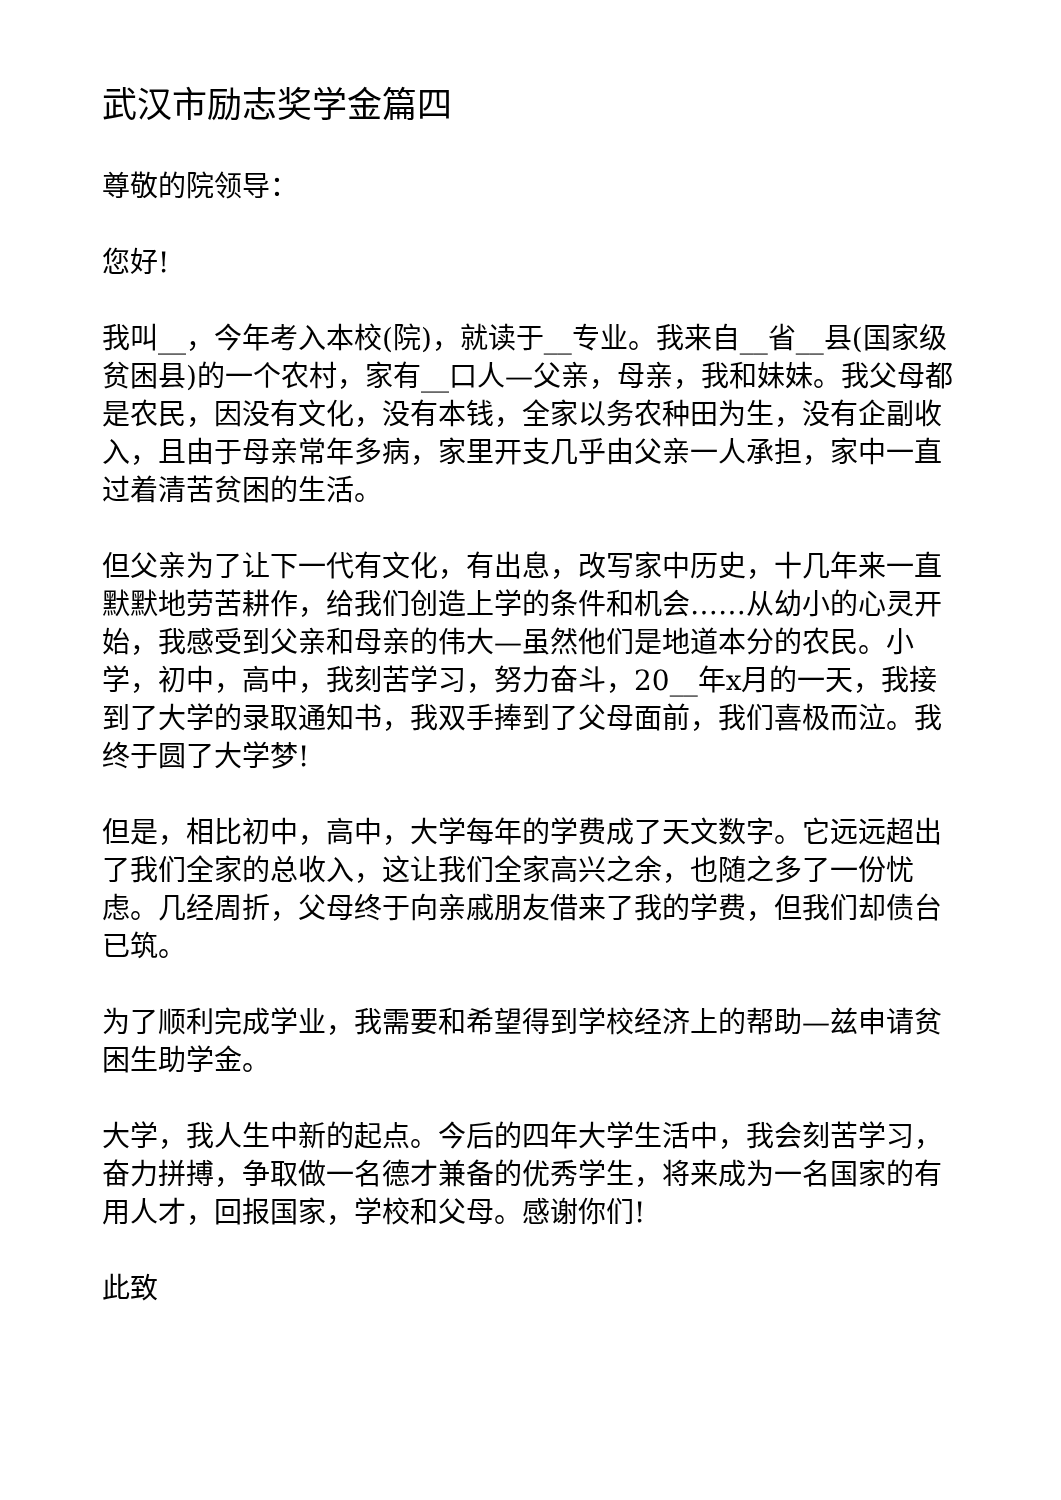武汉市励志奖学金篇四
尊敬的院领导：
您好!
我叫__，今年考入本校(院)，就读于__专业。我来自__省__县(国家级贫困县)的一个农村，家有__口人—父亲，母亲，我和妹妹。我父母都是农民，因没有文化，没有本钱，全家以务农种田为生，没有企副收入，且由于母亲常年多病，家里开支几乎由父亲一人承担，家中一直过着清苦贫困的生活。
但父亲为了让下一代有文化，有出息，改写家中历史，十几年来一直默默地劳苦耕作，给我们创造上学的条件和机会……从幼小的心灵开始，我感受到父亲和母亲的伟大—虽然他们是地道本分的农民。小学，初中，高中，我刻苦学习，努力奋斗，20__年x月的一天，我接到了大学的录取通知书，我双手捧到了父母面前，我们喜极而泣。我终于圆了大学梦!
但是，相比初中，高中，大学每年的学费成了天文数字。它远远超出了我们全家的总收入，这让我们全家高兴之余，也随之多了一份忧虑。几经周折，父母终于向亲戚朋友借来了我的学费，但我们却债台已筑。
为了顺利完成学业，我需要和希望得到学校经济上的帮助—兹申请贫困生助学金。
大学，我人生中新的起点。今后的四年大学生活中，我会刻苦学习，奋力拼搏，争取做一名德才兼备的优秀学生，将来成为一名国家的有用人才，回报国家，学校和父母。感谢你们!
此致